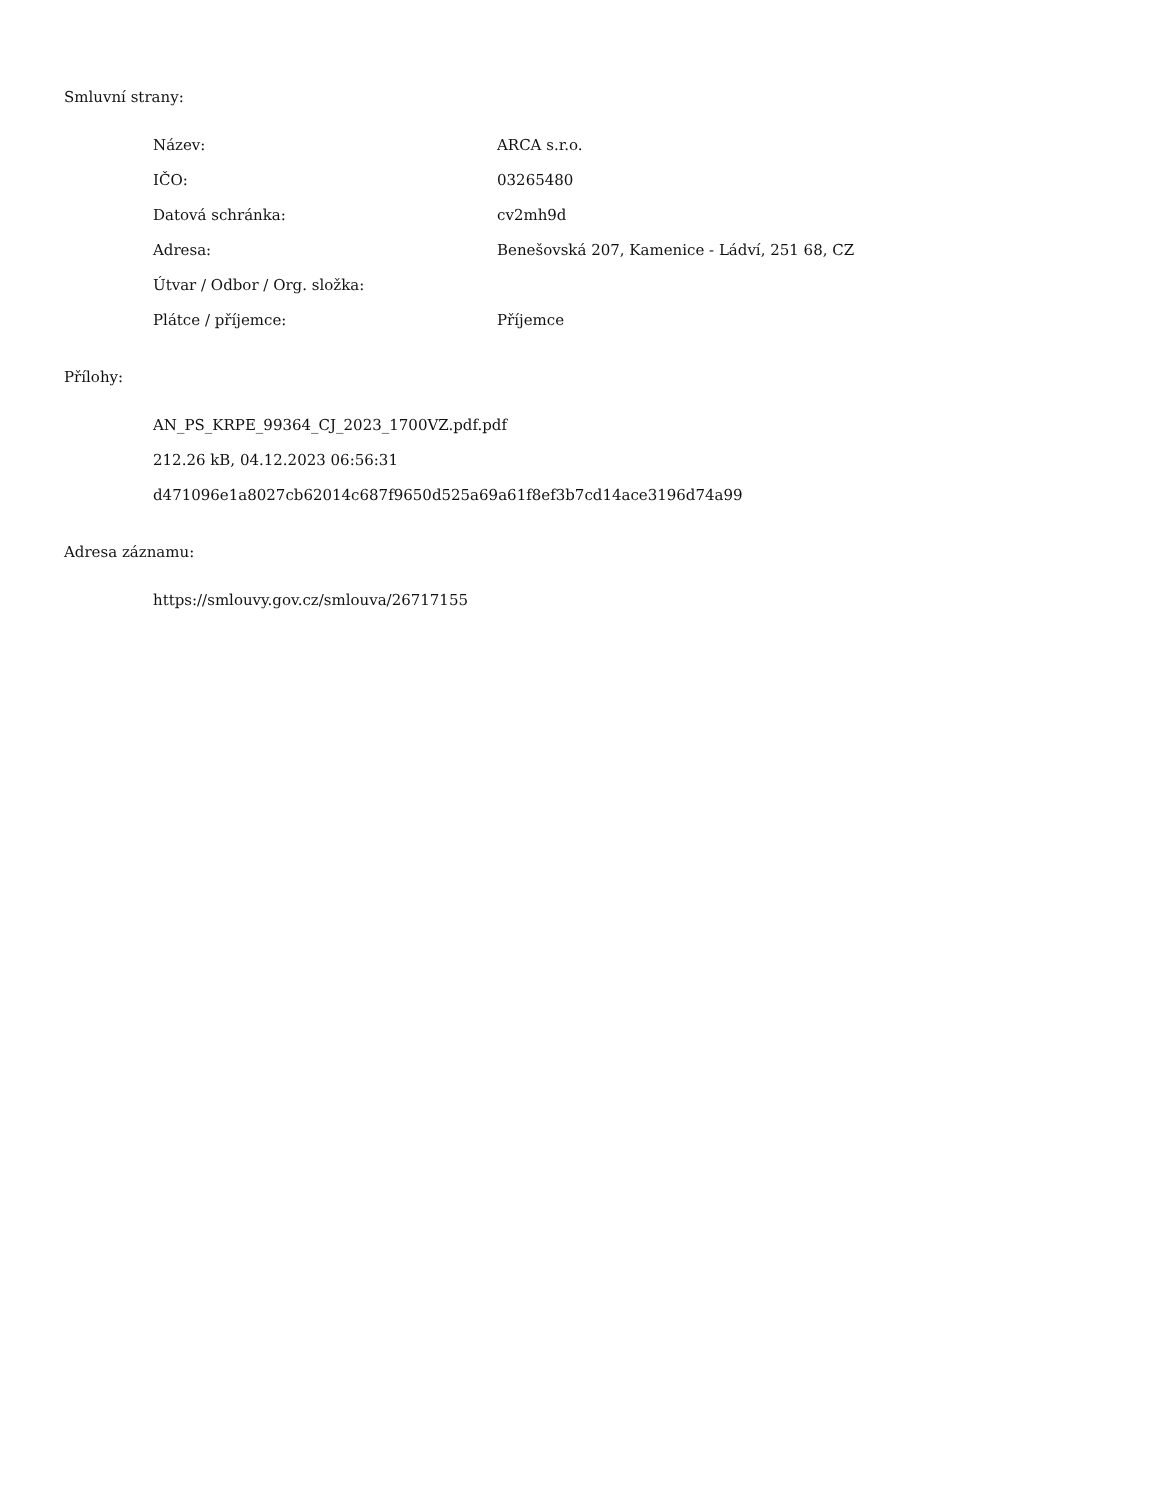Smluvní strany:
| Název: | ARCA s.r.o. |
| IČO: | 03265480 |
| Datová schránka: | cv2mh9d |
| Adresa: | Benešovská 207, Kamenice - Ládví, 251 68, CZ |
| Útvar / Odbor / Org. složka: | |
| Plátce / příjemce: | Příjemce |
Přílohy:
AN_PS_KRPE_99364_CJ_2023_1700VZ.pdf.pdf
212.26 kB, 04.12.2023 06:56:31
d471096e1a8027cb62014c687f9650d525a69a61f8ef3b7cd14ace3196d74a99
Adresa záznamu:
https://smlouvy.gov.cz/smlouva/26717155